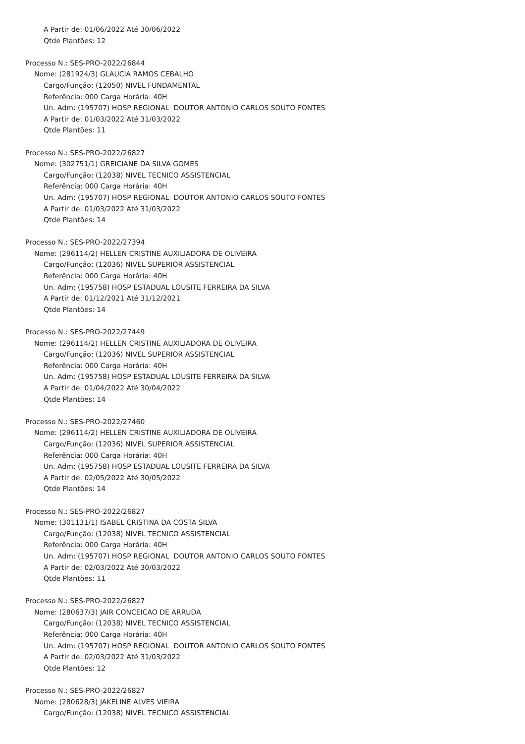A Partir de: 01/06/2022 Até 30/06/2022
Qtde Plantões: 12
Processo N.: SES-PRO-2022/26844
Nome: (281924/3) GLAUCIA RAMOS CEBALHO
Cargo/Função: (12050) NIVEL FUNDAMENTAL
Referência: 000 Carga Horária: 40H
Un. Adm: (195707) HOSP REGIONAL DOUTOR ANTONIO CARLOS SOUTO FONTES
A Partir de: 01/03/2022 Até 31/03/2022
Qtde Plantões: 11
Processo N.: SES-PRO-2022/26827
Nome: (302751/1) GREICIANE DA SILVA GOMES
Cargo/Função: (12038) NIVEL TECNICO ASSISTENCIAL
Referência: 000 Carga Horária: 40H
Un. Adm: (195707) HOSP REGIONAL DOUTOR ANTONIO CARLOS SOUTO FONTES
A Partir de: 01/03/2022 Até 31/03/2022
Qtde Plantões: 14
Processo N.: SES-PRO-2022/27394
Nome: (296114/2) HELLEN CRISTINE AUXILIADORA DE OLIVEIRA
Cargo/Função: (12036) NIVEL SUPERIOR ASSISTENCIAL
Referência: 000 Carga Horária: 40H
Un. Adm: (195758) HOSP ESTADUAL LOUSITE FERREIRA DA SILVA
A Partir de: 01/12/2021 Até 31/12/2021
Qtde Plantões: 14
Processo N.: SES-PRO-2022/27449
Nome: (296114/2) HELLEN CRISTINE AUXILIADORA DE OLIVEIRA
Cargo/Função: (12036) NIVEL SUPERIOR ASSISTENCIAL
Referência: 000 Carga Horária: 40H
Un. Adm: (195758) HOSP ESTADUAL LOUSITE FERREIRA DA SILVA
A Partir de: 01/04/2022 Até 30/04/2022
Qtde Plantões: 14
Processo N.: SES-PRO-2022/27460
Nome: (296114/2) HELLEN CRISTINE AUXILIADORA DE OLIVEIRA
Cargo/Função: (12036) NIVEL SUPERIOR ASSISTENCIAL
Referência: 000 Carga Horária: 40H
Un. Adm: (195758) HOSP ESTADUAL LOUSITE FERREIRA DA SILVA
A Partir de: 02/05/2022 Até 30/05/2022
Qtde Plantões: 14
Processo N.: SES-PRO-2022/26827
Nome: (301131/1) ISABEL CRISTINA DA COSTA SILVA
Cargo/Função: (12038) NIVEL TECNICO ASSISTENCIAL
Referência: 000 Carga Horária: 40H
Un. Adm: (195707) HOSP REGIONAL DOUTOR ANTONIO CARLOS SOUTO FONTES
A Partir de: 02/03/2022 Até 30/03/2022
Qtde Plantões: 11
Processo N.: SES-PRO-2022/26827
Nome: (280637/3) JAIR CONCEICAO DE ARRUDA
Cargo/Função: (12038) NIVEL TECNICO ASSISTENCIAL
Referência: 000 Carga Horária: 40H
Un. Adm: (195707) HOSP REGIONAL DOUTOR ANTONIO CARLOS SOUTO FONTES
A Partir de: 02/03/2022 Até 31/03/2022
Qtde Plantões: 12
Processo N.: SES-PRO-2022/26827
Nome: (280628/3) JAKELINE ALVES VIEIRA
Cargo/Função: (12038) NIVEL TECNICO ASSISTENCIAL